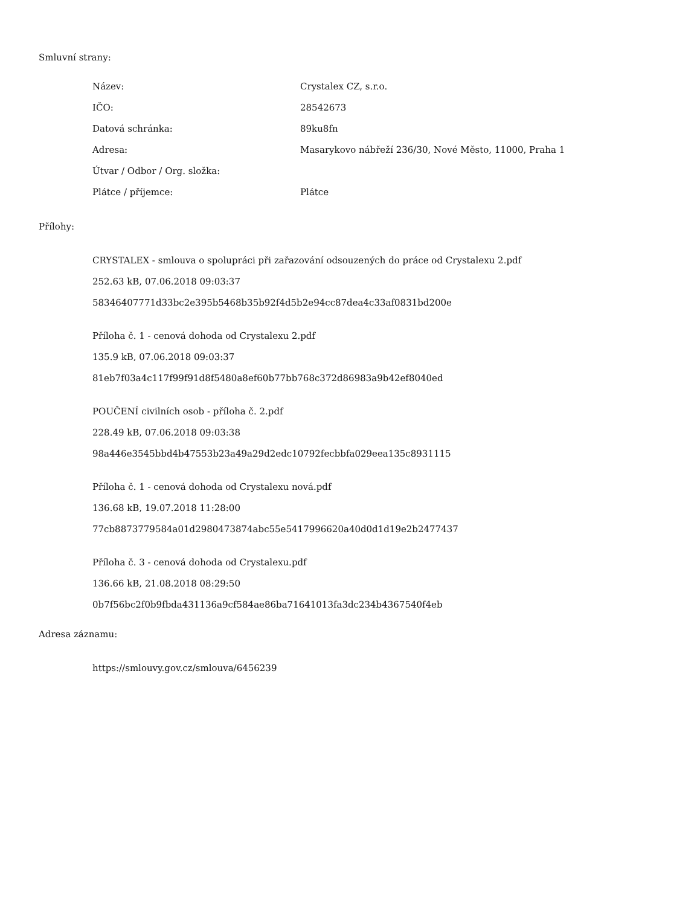Smluvní strany:
| Název: | Crystalex CZ, s.r.o. |
| IČO: | 28542673 |
| Datová schránka: | 89ku8fn |
| Adresa: | Masarykovo nábřeží 236/30, Nové Město, 11000, Praha 1 |
| Útvar / Odbor / Org. složka: | |
| Plátce / příjemce: | Plátce |
Přílohy:
CRYSTALEX - smlouva o spolupráci při zařazování odsouzených do práce od Crystalexu 2.pdf
252.63 kB, 07.06.2018 09:03:37
58346407771d33bc2e395b5468b35b92f4d5b2e94cc87dea4c33af0831bd200e
Příloha č. 1 - cenová dohoda od Crystalexu 2.pdf
135.9 kB, 07.06.2018 09:03:37
81eb7f03a4c117f99f91d8f5480a8ef60b77bb768c372d86983a9b42ef8040ed
POUČENÍ civilních osob - příloha č. 2.pdf
228.49 kB, 07.06.2018 09:03:38
98a446e3545bbd4b47553b23a49a29d2edc10792fecbbfa029eea135c8931115
Příloha č. 1 - cenová dohoda od Crystalexu nová.pdf
136.68 kB, 19.07.2018 11:28:00
77cb8873779584a01d2980473874abc55e5417996620a40d0d1d19e2b2477437
Příloha č. 3 - cenová dohoda od Crystalexu.pdf
136.66 kB, 21.08.2018 08:29:50
0b7f56bc2f0b9fbda431136a9cf584ae86ba71641013fa3dc234b4367540f4eb
Adresa záznamu:
https://smlouvy.gov.cz/smlouva/6456239